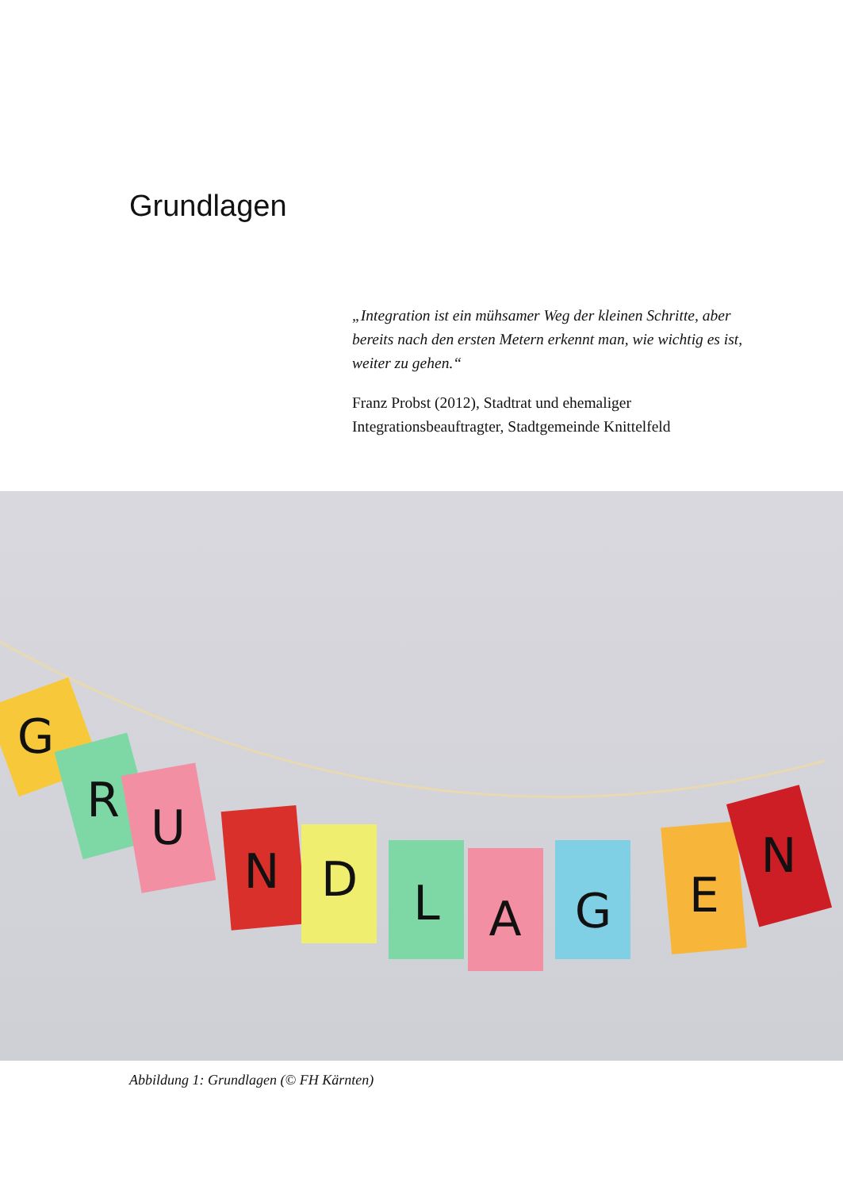Grundlagen
„Integration ist ein mühsamer Weg der kleinen Schritte, aber bereits nach den ersten Metern erkennt man, wie wichtig es ist, weiter zu gehen.“
Franz Probst (2012), Stadtrat und ehemaliger Integrationsbeauftragter, Stadtgemeinde Knittelfeld
G
R
U
N
D
L
A
G
E
N
Abbildung 1: Grundlagen (© FH Kärnten)